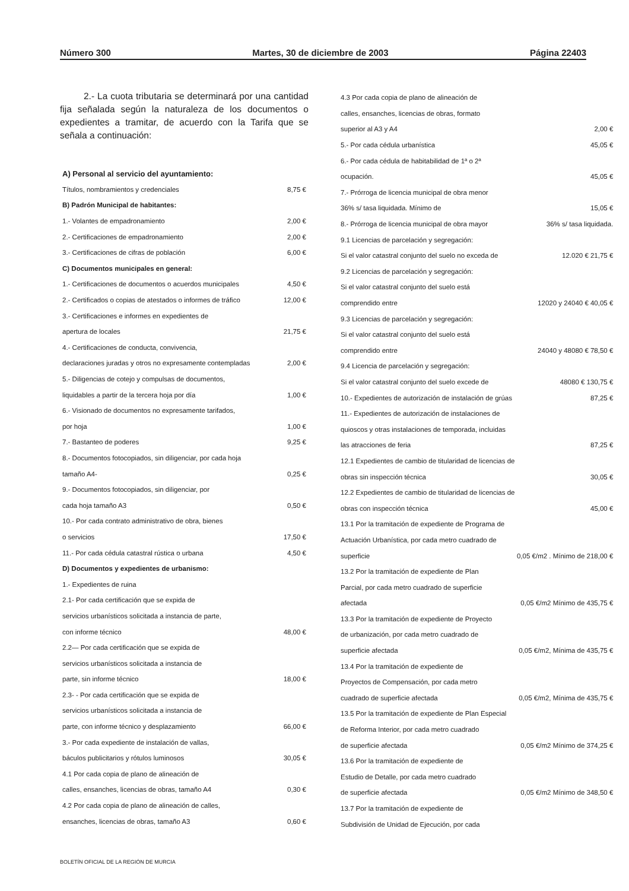Número 300 Martes, 30 de diciembre de 2003 Página 22403
2.- La cuota tributaria se determinará por una cantidad fija señalada según la naturaleza de los documentos o expedientes a tramitar, de acuerdo con la Tarifa que se señala a continuación:
| A) Personal al servicio del ayuntamiento: | |
| Títulos, nombramientos y credenciales | 8,75 € |
| B) Padrón Municipal de habitantes: | |
| 1.- Volantes de empadronamiento | 2,00 € |
| 2.- Certificaciones de empadronamiento | 2,00 € |
| 3.- Certificaciones de cifras de población | 6,00 € |
| C) Documentos municipales en general: | |
| 1.- Certificaciones de documentos o acuerdos municipales | 4,50 € |
| 2.- Certificados o copias de atestados o informes de tráfico | 12,00 € |
| 3.- Certificaciones e informes en expedientes de | |
| apertura de locales | 21,75 € |
| 4.- Certificaciones de conducta, convivencia, | |
| declaraciones juradas y otros no expresamente contempladas | 2,00 € |
| 5.- Diligencias de cotejo y compulsas de documentos, | |
| liquidables a partir de la tercera hoja por día | 1,00 € |
| 6.- Visionado de documentos no expresamente tarifados, | |
| por hoja | 1,00 € |
| 7.- Bastanteo de poderes | 9,25 € |
| 8.- Documentos fotocopiados, sin diligenciar, por cada hoja | |
| tamaño A4- | 0,25 € |
| 9.- Documentos fotocopiados, sin diligenciar, por | |
| cada hoja tamaño A3 | 0,50 € |
| 10.- Por cada contrato administrativo de obra, bienes | |
| o servicios | 17,50 € |
| 11.- Por cada cédula catastral rústica o urbana | 4,50 € |
| D) Documentos y expedientes de urbanismo: | |
| 1.- Expedientes de ruina | |
| 2.1- Por cada certificación que se expida de | |
| servicios urbanísticos solicitada a instancia de parte, | |
| con informe técnico | 48,00 € |
| 2.2— Por cada certificación que se expida de | |
| servicios urbanísticos solicitada a instancia de | |
| parte, sin informe técnico | 18,00 € |
| 2.3- - Por cada certificación que se expida de | |
| servicios urbanísticos solicitada a instancia de | |
| parte, con informe técnico y desplazamiento | 66,00 € |
| 3.- Por cada expediente de instalación de vallas, | |
| báculos publicitarios y rótulos luminosos | 30,05 € |
| 4.1 Por cada copia de plano de alineación de | |
| calles, ensanches, licencias de obras, tamaño A4 | 0,30 € |
| 4.2 Por cada copia de plano de alineación de calles, | |
| ensanches, licencias de obras, tamaño A3 | 0,60 € |
| 4.3 Por cada copia de plano de alineación de | |
| calles, ensanches, licencias de obras, formato | |
| superior al A3 y A4 | 2,00 € |
| 5.- Por cada cédula urbanística | 45,05 € |
| 6.- Por cada cédula de habitabilidad de 1ª o 2ª | |
| ocupación. | 45,05 € |
| 7.- Prórroga de licencia municipal de obra menor | |
| 36% s/ tasa liquidada. Mínimo de | 15,05 € |
| 8.- Prórroga de licencia municipal de obra mayor | 36% s/ tasa liquidada. |
| 9.1 Licencias de parcelación y segregación: | |
| Si el valor catastral conjunto del suelo no exceda de | 12.020 € 21,75 € |
| 9.2 Licencias de parcelación y segregación: | |
| Si el valor catastral conjunto del suelo está | |
| comprendido entre | 12020 y 24040 € 40,05 € |
| 9.3 Licencias de parcelación y segregación: | |
| Si el valor catastral conjunto del suelo está | |
| comprendido entre | 24040 y 48080 € 78,50 € |
| 9.4 Licencia de parcelación y segregación: | |
| Si el valor catastral conjunto del suelo excede de | 48080 € 130,75 € |
| 10.- Expedientes de autorización de instalación de grúas | 87,25 € |
| 11.- Expedientes de autorización de instalaciones de | |
| quioscos y otras instalaciones de temporada, incluidas | |
| las atracciones de feria | 87,25 € |
| 12.1 Expedientes de cambio de titularidad de licencias de | |
| obras sin inspección técnica | 30,05 € |
| 12.2 Expedientes de cambio de titularidad de licencias de | |
| obras con inspección técnica | 45,00 € |
| 13.1 Por la tramitación de expediente de Programa de | |
| Actuación Urbanística, por cada metro cuadrado de | |
| superficie | 0,05 €/m2 . Mínimo de 218,00 € |
| 13.2 Por la tramitación de expediente de Plan | |
| Parcial, por cada metro cuadrado de superficie | |
| afectada | 0,05 €/m2 Mínimo de 435,75 € |
| 13.3 Por la tramitación de expediente de Proyecto | |
| de urbanización, por cada metro cuadrado de | |
| superficie afectada | 0,05 €/m2, Mínima de 435,75 € |
| 13.4 Por la tramitación de expediente de | |
| Proyectos de Compensación, por cada metro | |
| cuadrado de superficie afectada | 0,05 €/m2, Mínima de 435,75 € |
| 13.5 Por la tramitación de expediente de Plan Especial | |
| de Reforma Interior, por cada metro cuadrado | |
| de superficie afectada | 0,05 €/m2 Mínimo de 374,25 € |
| 13.6 Por la tramitación de expediente de | |
| Estudio de Detalle, por cada metro cuadrado | |
| de superficie afectada | 0,05 €/m2 Mínimo de 348,50 € |
| 13.7 Por la tramitación de expediente de | |
| Subdivisión de Unidad de Ejecución, por cada | |
BOLETÍN OFICIAL DE LA REGIÓN DE MURCIA